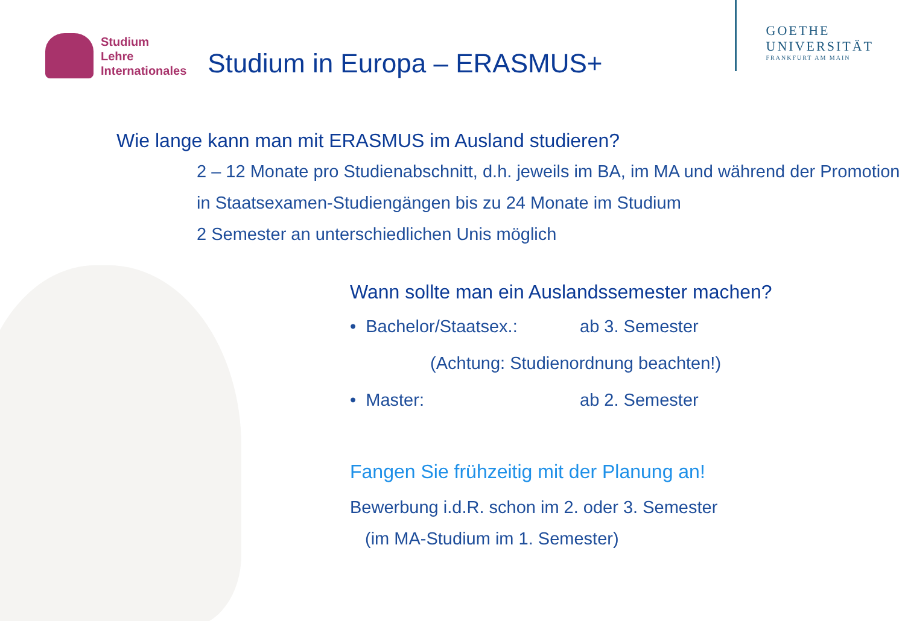Studium
Lehre
Internationales
Studium in Europa – ERASMUS+
GOETHE
UNIVERSITÄT
FRANKFURT AM MAIN
Wie lange kann man mit ERASMUS im Ausland studieren?
2 – 12 Monate pro Studienabschnitt, d.h. jeweils im BA, im MA und während der Promotion
in Staatsexamen-Studiengängen bis zu 24 Monate im Studium
2 Semester an unterschiedlichen Unis möglich
Wann sollte man ein Auslandssemester machen?
• Bachelor/Staatsex.: ab 3. Semester
(Achtung: Studienordnung beachten!)
• Master: ab 2. Semester
Fangen Sie frühzeitig mit der Planung an!
Bewerbung i.d.R. schon im 2. oder 3. Semester
(im MA-Studium im 1. Semester)